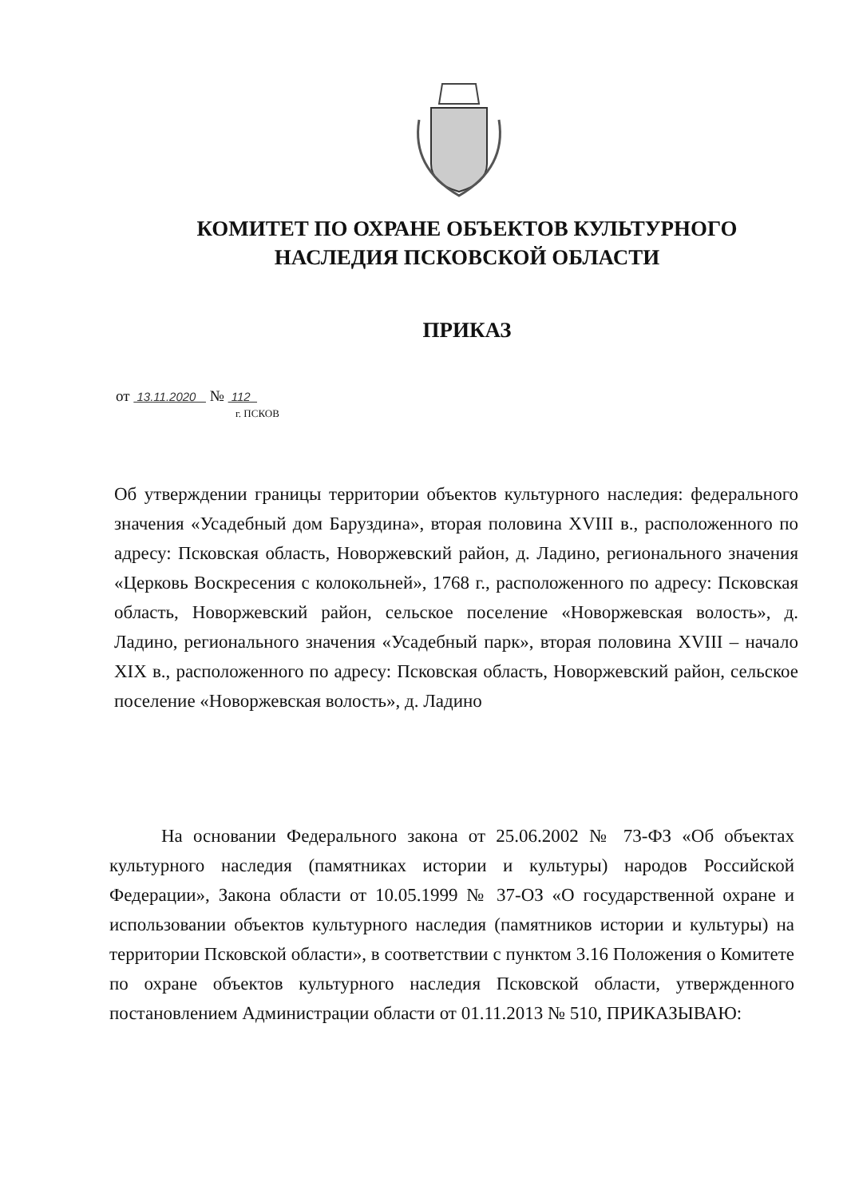КОМИТЕТ ПО ОХРАНЕ ОБЪЕКТОВ КУЛЬТУРНОГО
НАСЛЕДИЯ ПСКОВСКОЙ ОБЛАСТИ
ПРИКАЗ
от 13.11.2020 № 112
г. ПСКОВ
Об утверждении границы территории объектов культурного наследия: федерального значения «Усадебный дом Баруздина», вторая половина XVIII в., расположенного по адресу: Псковская область, Новоржевский район, д. Ладино, регионального значения «Церковь Воскресения с колокольней», 1768 г., расположенного по адресу: Псковская область, Новоржевский район, сельское поселение «Новоржевская волость», д. Ладино, регионального значения «Усадебный парк», вторая половина XVIII – начало XIX в., расположенного по адресу: Псковская область, Новоржевский район, сельское поселение «Новоржевская волость», д. Ладино
На основании Федерального закона от 25.06.2002 № 73-ФЗ «Об объектах культурного наследия (памятниках истории и культуры) народов Российской Федерации», Закона области от 10.05.1999 № 37-ОЗ «О государственной охране и использовании объектов культурного наследия (памятников истории и культуры) на территории Псковской области», в соответствии с пунктом 3.16 Положения о Комитете по охране объектов культурного наследия Псковской области, утвержденного постановлением Администрации области от 01.11.2013 № 510, ПРИКАЗЫВАЮ: